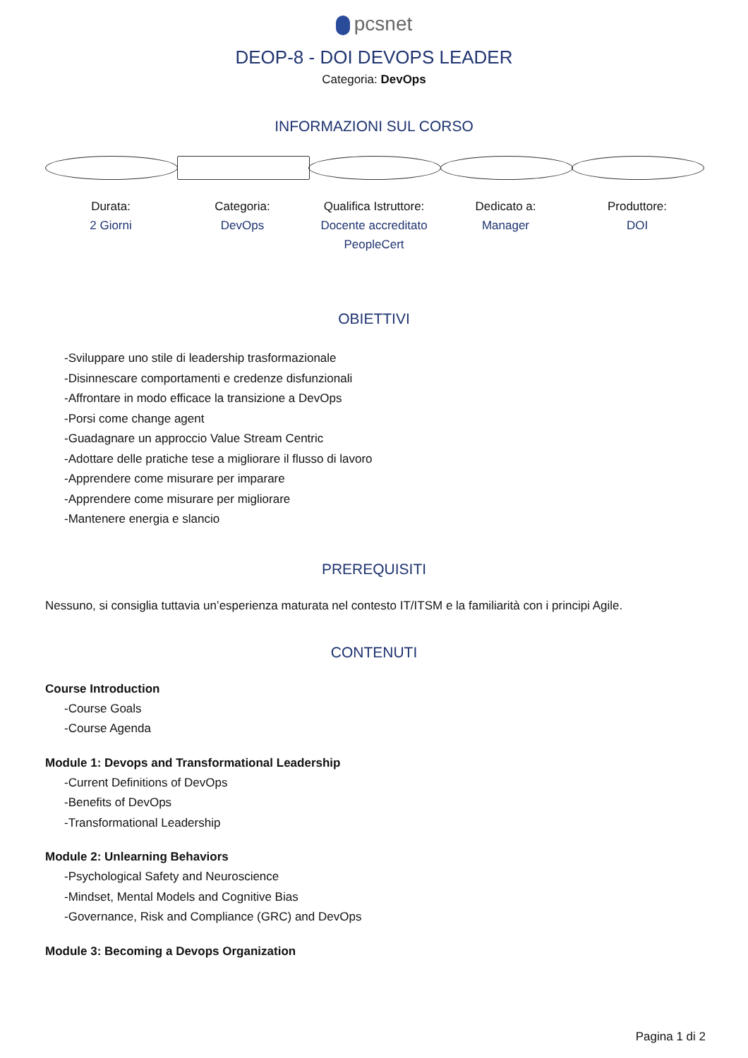pcsnet
DEOP-8 - DOI DEVOPS LEADER
Categoria: DevOps
INFORMAZIONI SUL CORSO
Durata:
2 Giorni
Categoria:
DevOps
Qualifica Istruttore:
Docente accreditato PeopleCert
Dedicato a:
Manager
Produttore:
DOI
OBIETTIVI
-Sviluppare uno stile di leadership trasformazionale
-Disinnescare comportamenti e credenze disfunzionali
-Affrontare in modo efficace la transizione a DevOps
-Porsi come change agent
-Guadagnare un approccio Value Stream Centric
-Adottare delle pratiche tese a migliorare il flusso di lavoro
-Apprendere come misurare per imparare
-Apprendere come misurare per migliorare
-Mantenere energia e slancio
PREREQUISITI
Nessuno, si consiglia tuttavia un’esperienza maturata nel contesto IT/ITSM e la familiarità con i principi Agile.
CONTENUTI
Course Introduction
-Course Goals
-Course Agenda
Module 1: Devops and Transformational Leadership
-Current Definitions of DevOps
-Benefits of DevOps
-Transformational Leadership
Module 2: Unlearning Behaviors
-Psychological Safety and Neuroscience
-Mindset, Mental Models and Cognitive Bias
-Governance, Risk and Compliance (GRC) and DevOps
Module 3: Becoming a Devops Organization
Pagina 1 di 2